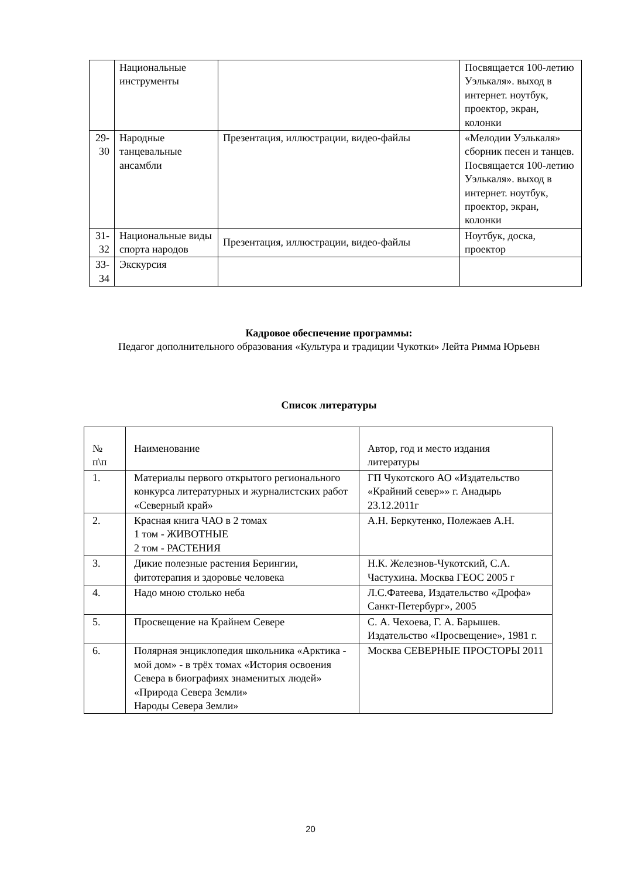| | Национальные инструменты | | Посвящается 100-летию Уэлькаля». выход в интернет. ноутбук, проектор, экран, колонки |
| 29-30 | Народные танцевальные ансамбли | Презентация, иллюстрации, видео-файлы | «Мелодии Уэлькаля» сборник песен и танцев. Посвящается 100-летию Уэлькаля». выход в интернет. ноутбук, проектор, экран, колонки |
| 31-32 | Национальные виды спорта народов | Презентация, иллюстрации, видео-файлы | Ноутбук, доска, проектор |
| 33-34 | Экскурсия | | |
Кадровое обеспечение программы:
Педагог дополнительного образования «Культура и традиции Чукотки» Лейта Римма Юрьевн
Список литературы
| № п\п | Наименование | Автор, год и место издания литературы |
| 1. | Материалы первого открытого регионального конкурса литературных и журналистских работ «Северный край» | ГП Чукотского АО «Издательство «Крайний север»» г. Анадырь 23.12.2011г |
| 2. | Красная книга ЧАО в 2 томах 1 том - ЖИВОТНЫЕ 2 том - РАСТЕНИЯ | А.Н. Беркутенко, Полежаев А.Н. |
| 3. | Дикие полезные растения Берингии, фитотерапия и здоровье человека | Н.К. Железнов-Чукотский, С.А. Частухина. Москва ГЕОС 2005 г |
| 4. | Надо мною столько неба | Л.С.Фатеева, Издательство «Дрофа» Санкт-Петербург», 2005 |
| 5. | Просвещение на Крайнем Севере | С. А. Чехоева, Г. А. Барышев. Издательство «Просвещение», 1981 г. |
| 6. | Полярная энциклопедия школьника «Арктика - мой дом» - в трёх томах «История освоения Севера в биографиях знаменитых людей» «Природа Севера Земли» Народы Севера Земли» | Москва СЕВЕРНЫЕ ПРОСТОРЫ 2011 |
20